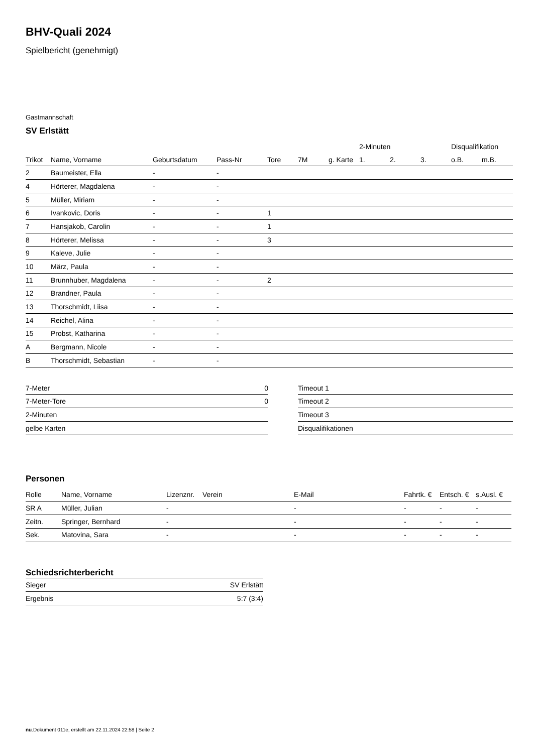BHV-Quali 2024
Spielbericht (genehmigt)
Gastmannschaft
SV Erlstätt
| | | | | | | | 2-Minuten | | | Disqualifikation | |
| --- | --- | --- | --- | --- | --- | --- | --- | --- | --- | --- | --- |
| Trikot | Name, Vorname | Geburtsdatum | Pass-Nr | Tore | 7M | g. Karte | 1. | 2. | 3. | o.B. | m.B. |
| 2 | Baumeister, Ella | - | - | | | | | | | | |
| 4 | Hörterer, Magdalena | - | - | | | | | | | | |
| 5 | Müller, Miriam | - | - | | | | | | | | |
| 6 | Ivankovic, Doris | - | - | 1 | | | | | | | |
| 7 | Hansjakob, Carolin | - | - | 1 | | | | | | | |
| 8 | Hörterer, Melissa | - | - | 3 | | | | | | | |
| 9 | Kaleve, Julie | - | - | | | | | | | | |
| 10 | März, Paula | - | - | | | | | | | | |
| 11 | Brunnhuber, Magdalena | - | - | 2 | | | | | | | |
| 12 | Brandner, Paula | - | - | | | | | | | | |
| 13 | Thorschmidt, Liisa | - | - | | | | | | | | |
| 14 | Reichel, Alina | - | - | | | | | | | | |
| 15 | Probst, Katharina | - | - | | | | | | | | |
| A | Bergmann, Nicole | - | - | | | | | | | | |
| B | Thorschmidt, Sebastian | - | - | | | | | | | | |
| 7-Meter | 0 |
| 7-Meter-Tore | 0 |
| 2-Minuten | |
| gelbe Karten | |
| Timeout 1 |
| Timeout 2 |
| Timeout 3 |
| Disqualifikationen |
Personen
| Rolle | Name, Vorname | Lizenznr. | Verein | E-Mail | Fahrtk. € | Entsch. € | s.Ausl. € |
| --- | --- | --- | --- | --- | --- | --- | --- |
| SR A | Müller, Julian | - | | - | - | - | - |
| Zeitn. | Springer, Bernhard | - | | - | - | - | - |
| Sek. | Matovina, Sara | - | | - | - | - | - |
Schiedsrichterbericht
| Sieger | SV Erlstätt |
| Ergebnis | 5:7 (3:4) |
nu.Dokument 011e, erstellt am 22.11.2024 22:58 | Seite 2